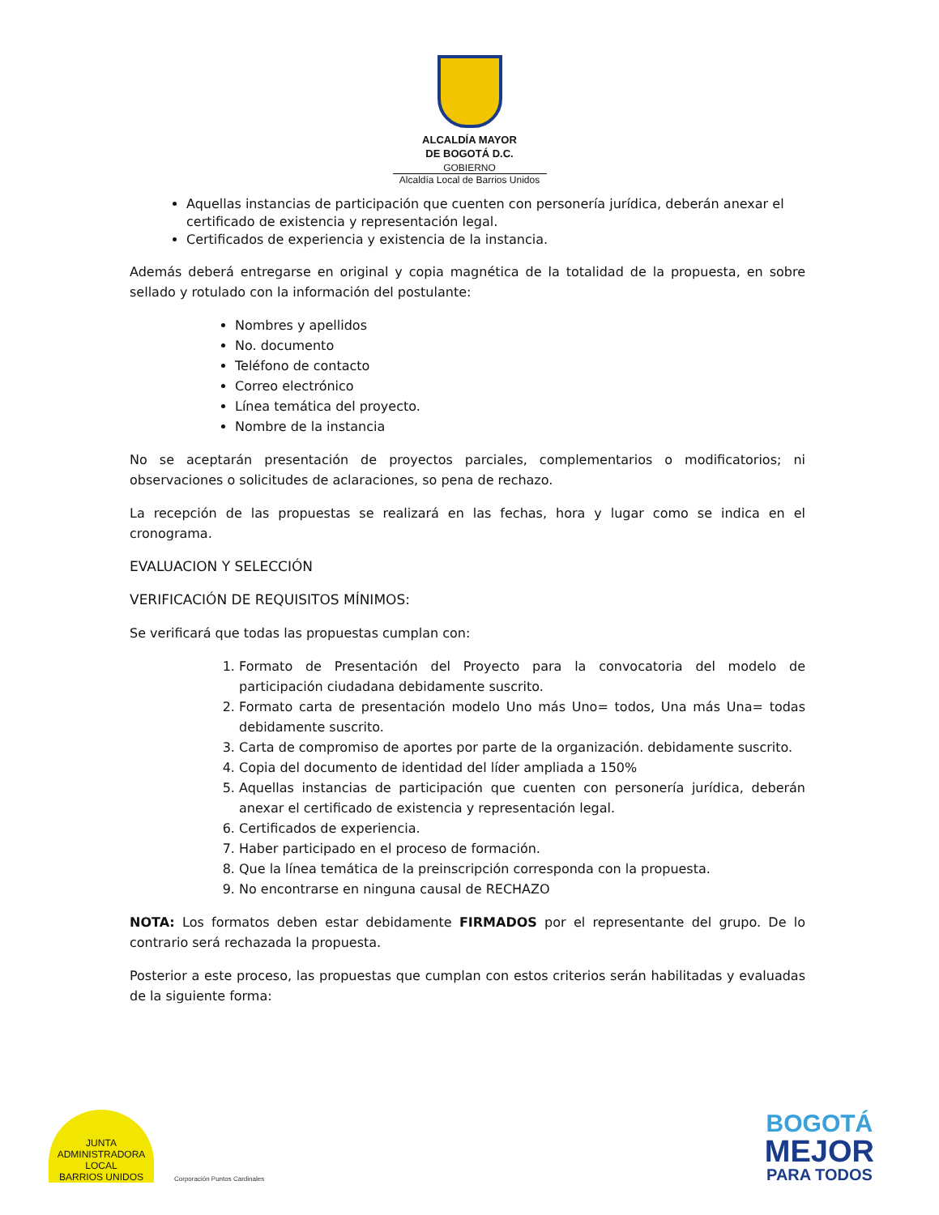ALCALDÍA MAYOR
DE BOGOTÁ D.C.
GOBIERNO
Alcaldía Local de Barrios Unidos
Aquellas instancias de participación que cuenten con personería jurídica, deberán anexar el certificado de existencia y representación legal.
Certificados de experiencia y existencia de la instancia.
Además deberá entregarse en original y copia magnética de la totalidad de la propuesta, en sobre sellado y rotulado con la información del postulante:
Nombres y apellidos
No. documento
Teléfono de contacto
Correo electrónico
Línea temática del proyecto.
Nombre de la instancia
No se aceptarán presentación de proyectos parciales, complementarios o modificatorios; ni observaciones o solicitudes de aclaraciones, so pena de rechazo.
La recepción de las propuestas se realizará en las fechas, hora y lugar como se indica en el cronograma.
EVALUACION Y SELECCIÓN
VERIFICACIÓN DE REQUISITOS MÍNIMOS:
Se verificará que todas las propuestas cumplan con:
1. Formato de Presentación del Proyecto para la convocatoria del modelo de participación ciudadana debidamente suscrito.
2. Formato carta de presentación modelo Uno más Uno= todos, Una más Una= todas debidamente suscrito.
3. Carta de compromiso de aportes por parte de la organización. debidamente suscrito.
4. Copia del documento de identidad del líder ampliada a 150%
5. Aquellas instancias de participación que cuenten con personería jurídica, deberán anexar el certificado de existencia y representación legal.
6. Certificados de experiencia.
7. Haber participado en el proceso de formación.
8. Que la línea temática de la preinscripción corresponda con la propuesta.
9. No encontrarse en ninguna causal de RECHAZO
NOTA: Los formatos deben estar debidamente FIRMADOS por el representante del grupo. De lo contrario será rechazada la propuesta.
Posterior a este proceso, las propuestas que cumplan con estos criterios serán habilitadas y evaluadas de la siguiente forma:
JUNTA ADMINISTRADORA LOCAL
BARRIOS UNIDOS
Corporación Puntos Cardinales
BOGOTÁ
MEJOR
PARA TODOS